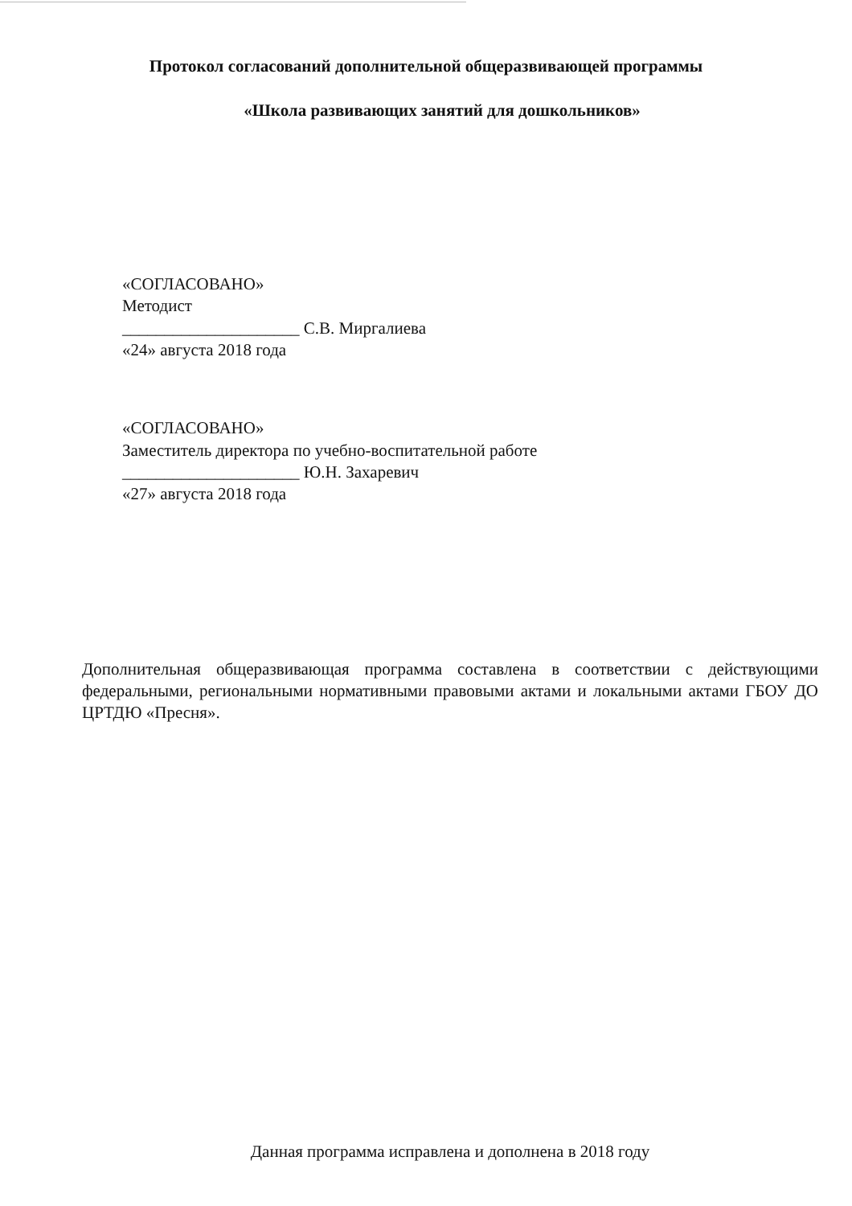Протокол согласований дополнительной общеразвивающей программы
«Школа развивающих занятий для дошкольников»
«СОГЛАСОВАНО»
Методист
_____________________ С.В. Миргалиева
«24» августа 2018 года
«СОГЛАСОВАНО»
Заместитель директора по учебно-воспитательной работе
_____________________ Ю.Н. Захаревич
«27» августа 2018 года
Дополнительная общеразвивающая программа составлена в соответствии с действующими федеральными, региональными нормативными правовыми актами и локальными актами ГБОУ ДО ЦРТДЮ «Пресня».
Данная программа исправлена и дополнена в 2018 году